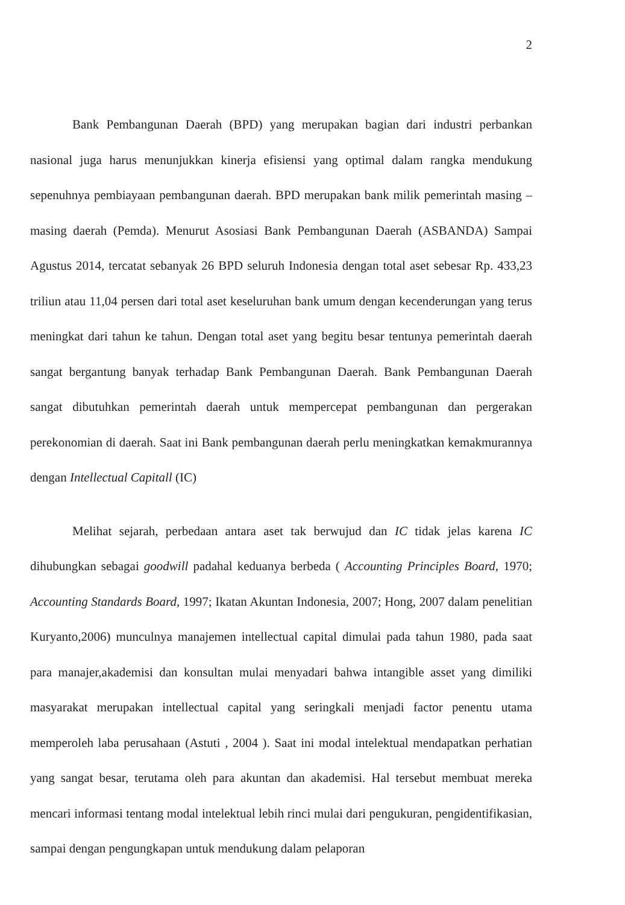2
Bank Pembangunan Daerah (BPD) yang merupakan bagian dari industri perbankan nasional juga harus menunjukkan kinerja efisiensi yang optimal dalam rangka mendukung sepenuhnya pembiayaan pembangunan daerah. BPD merupakan bank milik pemerintah masing – masing daerah (Pemda). Menurut Asosiasi Bank Pembangunan Daerah (ASBANDA) Sampai Agustus 2014, tercatat sebanyak 26 BPD seluruh Indonesia dengan total aset sebesar Rp. 433,23 triliun atau 11,04 persen dari total aset keseluruhan bank umum dengan kecenderungan yang terus meningkat dari tahun ke tahun. Dengan total aset yang begitu besar tentunya pemerintah daerah sangat bergantung banyak terhadap Bank Pembangunan Daerah. Bank Pembangunan Daerah sangat dibutuhkan pemerintah daerah untuk mempercepat pembangunan dan pergerakan perekonomian di daerah. Saat ini Bank pembangunan daerah perlu meningkatkan kemakmurannya dengan Intellectual Capitall (IC)
Melihat sejarah, perbedaan antara aset tak berwujud dan IC tidak jelas karena IC dihubungkan sebagai goodwill padahal keduanya berbeda ( Accounting Principles Board, 1970; Accounting Standards Board, 1997; Ikatan Akuntan Indonesia, 2007; Hong, 2007 dalam penelitian Kuryanto,2006) munculnya manajemen intellectual capital dimulai pada tahun 1980, pada saat para manajer,akademisi dan konsultan mulai menyadari bahwa intangible asset yang dimiliki masyarakat merupakan intellectual capital yang seringkali menjadi factor penentu utama memperoleh laba perusahaan (Astuti , 2004 ). Saat ini modal intelektual mendapatkan perhatian yang sangat besar, terutama oleh para akuntan dan akademisi. Hal tersebut membuat mereka mencari informasi tentang modal intelektual lebih rinci mulai dari pengukuran, pengidentifikasian, sampai dengan pengungkapan untuk mendukung dalam pelaporan